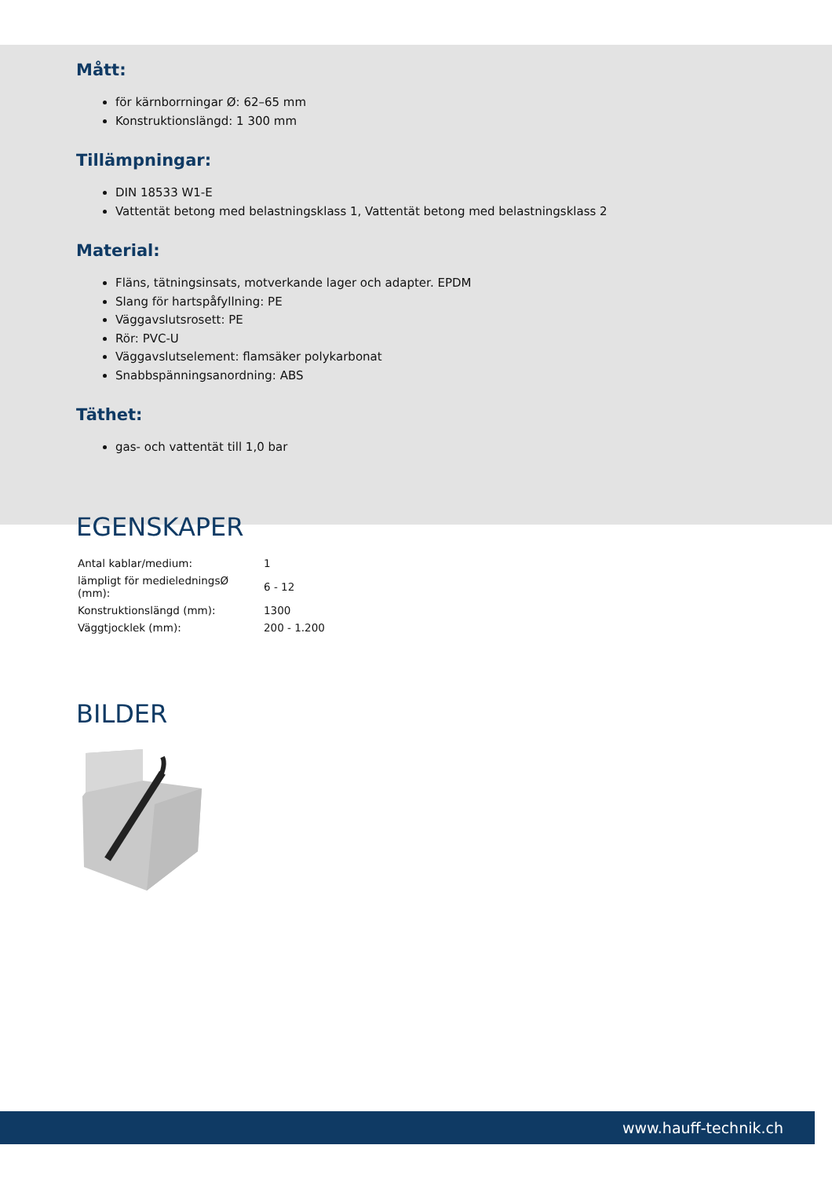Mått:
för kärnborrningar Ø: 62–65 mm
Konstruktionslängd: 1 300 mm
Tillämpningar:
DIN 18533 W1-E
Vattentät betong med belastningsklass 1, Vattentät betong med belastningsklass 2
Material:
Fläns, tätningsinsats, motverkande lager och adapter. EPDM
Slang för hartspåfyllning: PE
Väggavslutsrosett: PE
Rör: PVC-U
Väggavslutselement: flamsäker polykarbonat
Snabbspänningsanordning: ABS
Täthet:
gas- och vattentät till 1,0 bar
EGENSKAPER
| Antal kablar/medium: | 1 |
| lämpligt för medieledningsØ (mm): | 6 - 12 |
| Konstruktionslängd (mm): | 1300 |
| Väggtjocklek (mm): | 200 - 1.200 |
BILDER
www.hauff-technik.ch